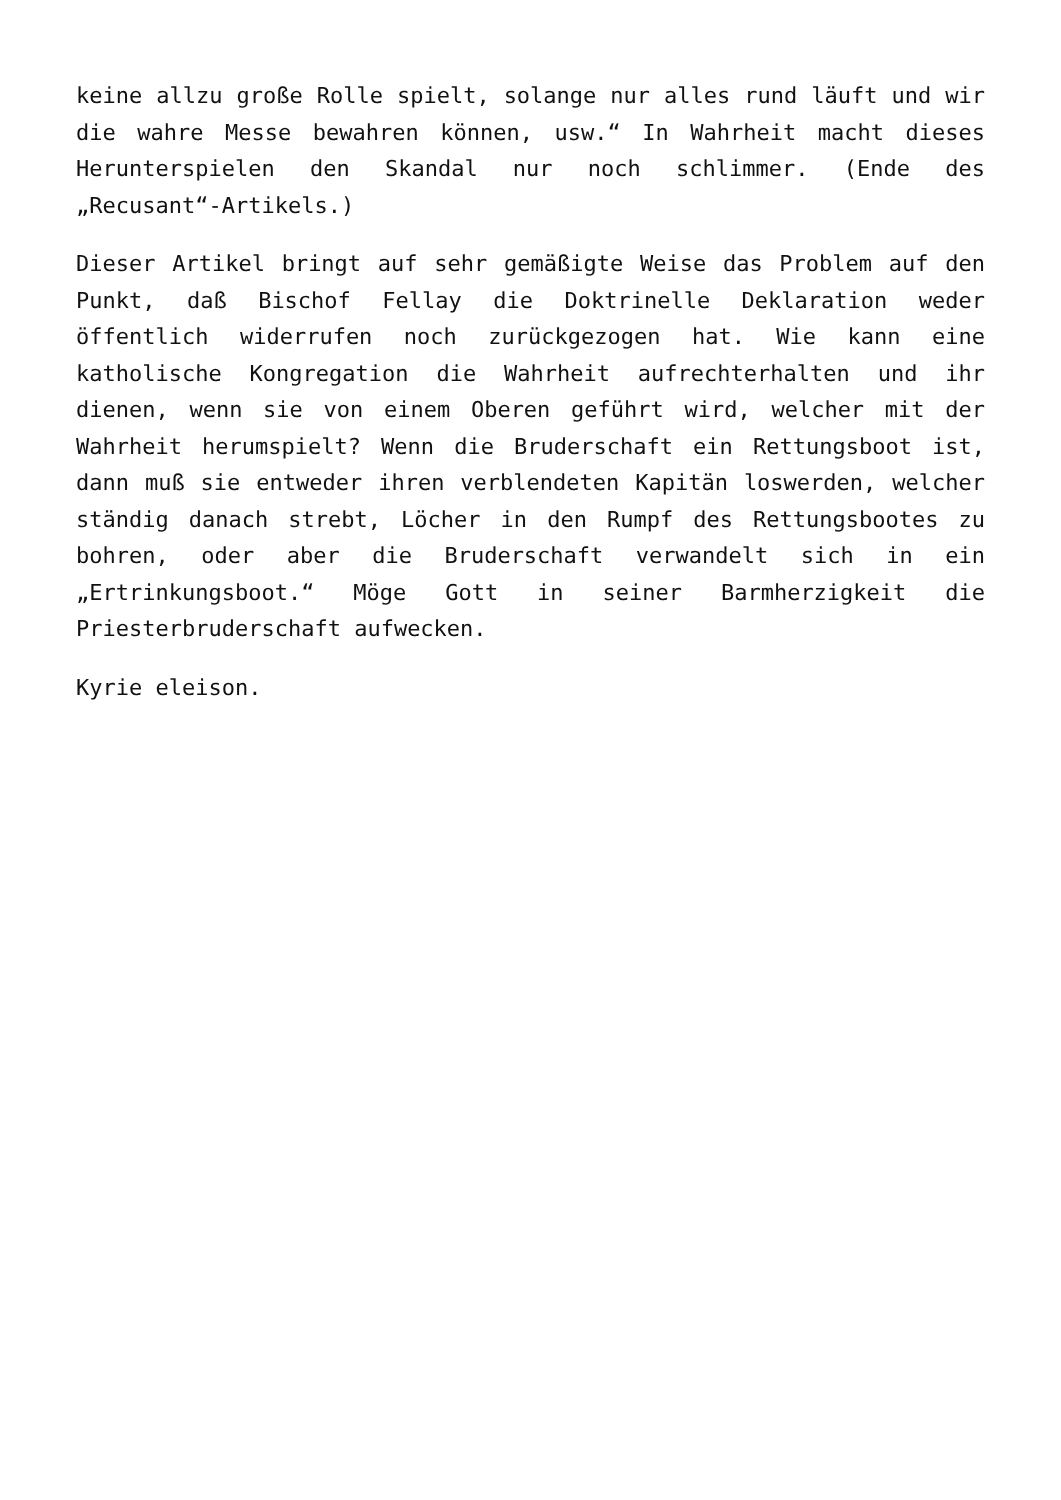keine allzu große Rolle spielt, solange nur alles rund läuft und wir die wahre Messe bewahren können, usw.“ In Wahrheit macht dieses Herunterspielen den Skandal nur noch schlimmer. (Ende des „Recusant“-Artikels.)
Dieser Artikel bringt auf sehr gemäßigte Weise das Problem auf den Punkt, daß Bischof Fellay die Doktrinelle Deklaration weder öffentlich widerrufen noch zurückgezogen hat. Wie kann eine katholische Kongregation die Wahrheit aufrechterhalten und ihr dienen, wenn sie von einem Oberen geführt wird, welcher mit der Wahrheit herumspielt? Wenn die Bruderschaft ein Rettungsboot ist, dann muß sie entweder ihren verblendeten Kapitän loswerden, welcher ständig danach strebt, Löcher in den Rumpf des Rettungsbootes zu bohren, oder aber die Bruderschaft verwandelt sich in ein „Ertrinkungsboot.“ Möge Gott in seiner Barmherzigkeit die Priesterbruderschaft aufwecken.
Kyrie eleison.